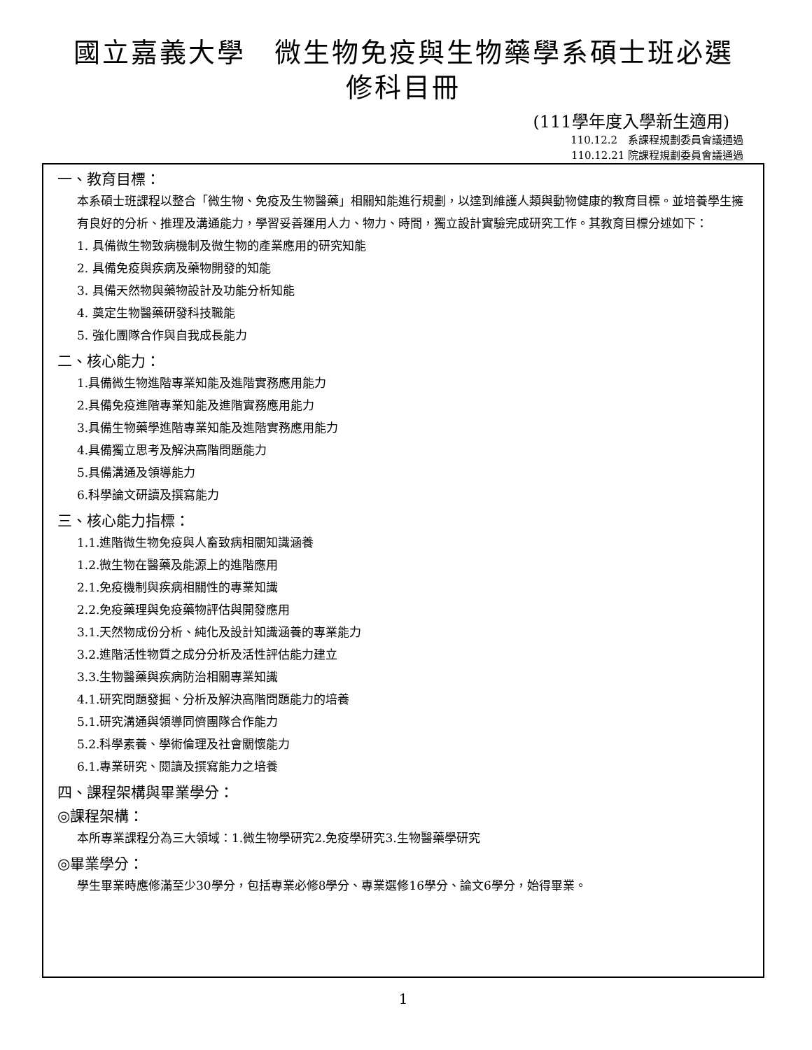國立嘉義大學　微生物免疫與生物藥學系碩士班必選
修科目冊
(111學年度入學新生適用)
110.12.2　系課程規劃委員會議通過
110.12.21 院課程規劃委員會議通過
一、教育目標：
本系碩士班課程以整合「微生物、免疫及生物醫藥」相關知能進行規劃，以達到維護人類與動物健康的教育目標。並培養學生擁有良好的分析、推理及溝通能力，學習妥善運用人力、物力、時間，獨立設計實驗完成研究工作。其教育目標分述如下：
1. 具備微生物致病機制及微生物的產業應用的研究知能
2. 具備免疫與疾病及藥物開發的知能
3. 具備天然物與藥物設計及功能分析知能
4. 奠定生物醫藥研發科技職能
5. 強化團隊合作與自我成長能力
二、核心能力：
1.具備微生物進階專業知能及進階實務應用能力
2.具備免疫進階專業知能及進階實務應用能力
3.具備生物藥學進階專業知能及進階實務應用能力
4.具備獨立思考及解決高階問題能力
5.具備溝通及領導能力
6.科學論文研讀及撰寫能力
三、核心能力指標：
1.1.進階微生物免疫與人畜致病相關知識涵養
1.2.微生物在醫藥及能源上的進階應用
2.1.免疫機制與疾病相關性的專業知識
2.2.免疫藥理與免疫藥物評估與開發應用
3.1.天然物成份分析、純化及設計知識涵養的專業能力
3.2.進階活性物質之成分分析及活性評估能力建立
3.3.生物醫藥與疾病防治相關專業知識
4.1.研究問題發掘、分析及解決高階問題能力的培養
5.1.研究溝通與領導同儕團隊合作能力
5.2.科學素養、學術倫理及社會關懷能力
6.1.專業研究、閱讀及撰寫能力之培養
四、課程架構與畢業學分：
◎課程架構：
本所專業課程分為三大領域：1.微生物學研究2.免疫學研究3.生物醫藥學研究
◎畢業學分：
學生畢業時應修滿至少30學分，包括專業必修8學分、專業選修16學分、論文6學分，始得畢業。
1